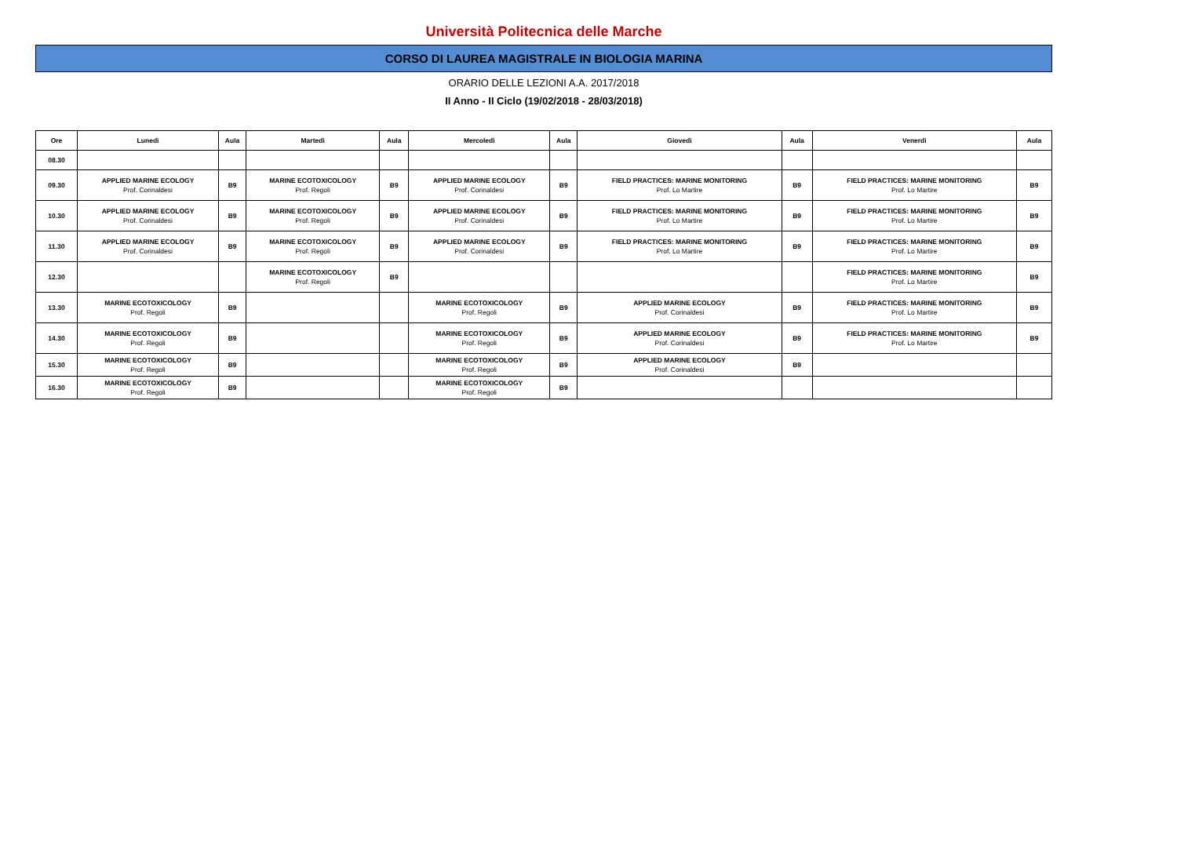Università Politecnica delle Marche
CORSO DI LAUREA MAGISTRALE IN BIOLOGIA MARINA
ORARIO DELLE LEZIONI A.A. 2017/2018
II Anno - II Ciclo (19/02/2018 - 28/03/2018)
| Ore | Lunedì | Aula | Martedì | Aula | Mercoledì | Aula | Giovedì | Aula | Venerdì | Aula |
| --- | --- | --- | --- | --- | --- | --- | --- | --- | --- | --- |
| 08.30 | | | | | | | | | | |
| 09.30 | APPLIED MARINE ECOLOGY Prof. Corinaldesi | B9 | MARINE ECOTOXICOLOGY Prof. Regoli | B9 | APPLIED MARINE ECOLOGY Prof. Corinaldesi | B9 | FIELD PRACTICES: MARINE MONITORING Prof. Lo Martire | B9 | FIELD PRACTICES: MARINE MONITORING Prof. Lo Martire | B9 |
| 10.30 | APPLIED MARINE ECOLOGY Prof. Corinaldesi | B9 | MARINE ECOTOXICOLOGY Prof. Regoli | B9 | APPLIED MARINE ECOLOGY Prof. Corinaldesi | B9 | FIELD PRACTICES: MARINE MONITORING Prof. Lo Martire | B9 | FIELD PRACTICES: MARINE MONITORING Prof. Lo Martire | B9 |
| 11.30 | APPLIED MARINE ECOLOGY Prof. Corinaldesi | B9 | MARINE ECOTOXICOLOGY Prof. Regoli | B9 | APPLIED MARINE ECOLOGY Prof. Corinaldesi | B9 | FIELD PRACTICES: MARINE MONITORING Prof. Lo Martire | B9 | FIELD PRACTICES: MARINE MONITORING Prof. Lo Martire | B9 |
| 12.30 | | | MARINE ECOTOXICOLOGY Prof. Regoli | B9 | | | | | FIELD PRACTICES: MARINE MONITORING Prof. Lo Martire | B9 |
| 13.30 | MARINE ECOTOXICOLOGY Prof. Regoli | B9 | | | MARINE ECOTOXICOLOGY Prof. Regoli | B9 | APPLIED MARINE ECOLOGY Prof. Corinaldesi | B9 | FIELD PRACTICES: MARINE MONITORING Prof. Lo Martire | B9 |
| 14.30 | MARINE ECOTOXICOLOGY Prof. Regoli | B9 | | | MARINE ECOTOXICOLOGY Prof. Regoli | B9 | APPLIED MARINE ECOLOGY Prof. Corinaldesi | B9 | FIELD PRACTICES: MARINE MONITORING Prof. Lo Martire | B9 |
| 15.30 | MARINE ECOTOXICOLOGY Prof. Regoli | B9 | | | MARINE ECOTOXICOLOGY Prof. Regoli | B9 | APPLIED MARINE ECOLOGY Prof. Corinaldesi | B9 | | |
| 16.30 | MARINE ECOTOXICOLOGY Prof. Regoli | B9 | | | MARINE ECOTOXICOLOGY Prof. Regoli | B9 | | | | |